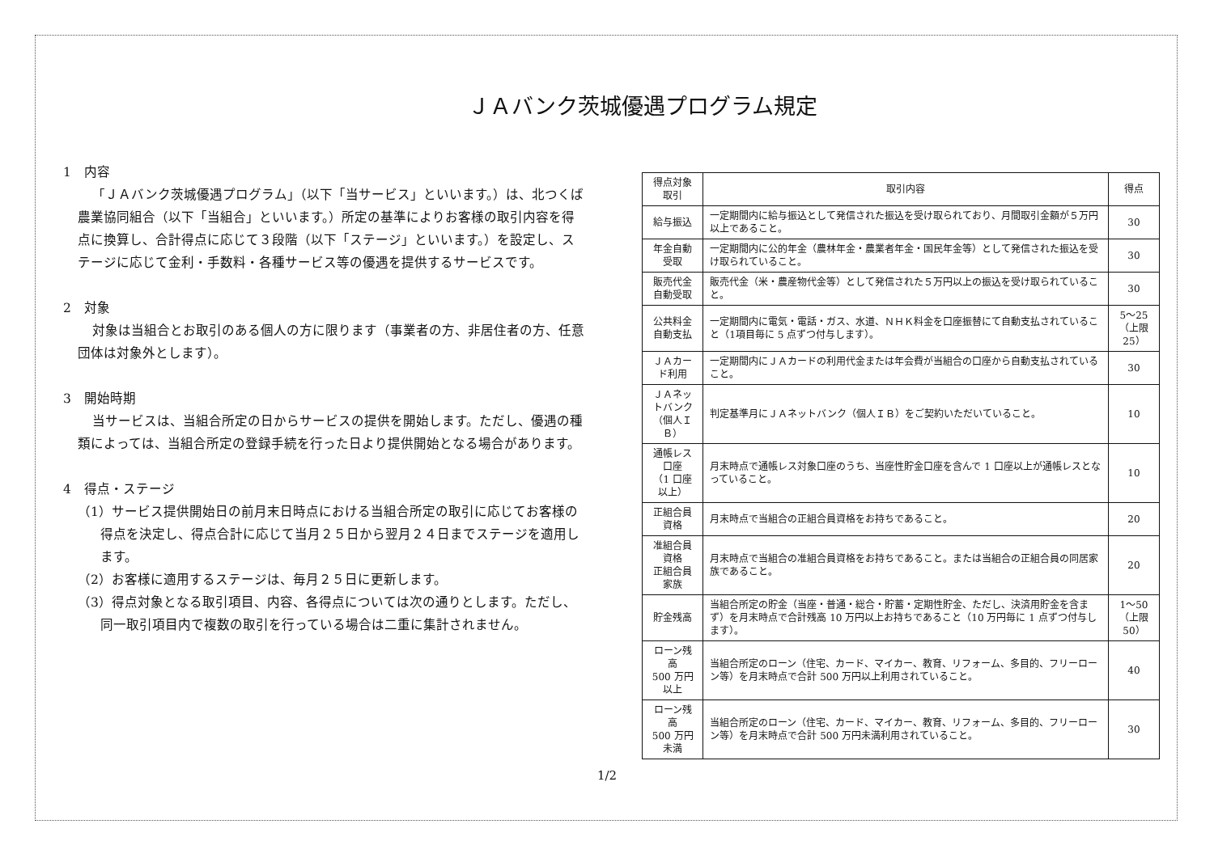ＪＡバンク茨城優遇プログラム規定
1　内容
「ＪＡバンク茨城優遇プログラム」（以下「当サービス」といいます。）は、北つくば農業協同組合（以下「当組合」といいます。）所定の基準によりお客様の取引内容を得点に換算し、合計得点に応じて３段階（以下「ステージ」といいます。）を設定し、ステージに応じて金利・手数料・各種サービス等の優遇を提供するサービスです。
2　対象
対象は当組合とお取引のある個人の方に限ります（事業者の方、非居住者の方、任意団体は対象外とします）。
3　開始時期
当サービスは、当組合所定の日からサービスの提供を開始します。ただし、優遇の種類によっては、当組合所定の登録手続を行った日より提供開始となる場合があります。
4　得点・ステージ
（1）サービス提供開始日の前月末日時点における当組合所定の取引に応じてお客様の得点を決定し、得点合計に応じて当月２５日から翌月２４日までステージを適用します。
（2）お客様に適用するステージは、毎月２５日に更新します。
（3）得点対象となる取引項目、内容、各得点については次の通りとします。ただし、同一取引項目内で複数の取引を行っている場合は二重に集計されません。
| 得点対象取引 | 取引内容 | 得点 |
| --- | --- | --- |
| 給与振込 | 一定期間内に給与振込として発信された振込を受け取られており、月間取引金額が５万円以上であること。 | 30 |
| 年金自動受取 | 一定期間内に公的年金（農林年金・農業者年金・国民年金等）として発信された振込を受け取られていること。 | 30 |
| 販売代金 自動受取 | 販売代金（米・農産物代金等）として発信された５万円以上の振込を受け取られていること。 | 30 |
| 公共料金 自動支払 | 一定期間内に電気・電話・ガス、水道、ＮＨＫ料金を口座振替にて自動支払されていること（1項目毎に 5 点ずつ付与します）。 | 5～25 （上限 25） |
| ＪＡカード利用 | 一定期間内にＪＡカードの利用代金または年会費が当組合の口座から自動支払されていること。 | 30 |
| ＪＡネットバンク （個人ＩＢ） | 判定基準月にＪＡネットバンク（個人ＩＢ）をご契約いただいていること。 | 10 |
| 通帳レス口座 （1 口座以上） | 月末時点で通帳レス対象口座のうち、当座性貯金口座を含んで 1 口座以上が通帳レスとなっていること。 | 10 |
| 正組合員資格 | 月末時点で当組合の正組合員資格をお持ちであること。 | 20 |
| 准組合員資格 正組合員家族 | 月末時点で当組合の准組合員資格をお持ちであること。または当組合の正組合員の同居家族であること。 | 20 |
| 貯金残高 | 当組合所定の貯金（当座・普通・総合・貯蓄・定期性貯金、ただし、決済用貯金を含まず）を月末時点で合計残高 10 万円以上お持ちであること（10 万円毎に 1 点ずつ付与します）。 | 1～50 （上限 50） |
| ローン残高 500 万円以上 | 当組合所定のローン（住宅、カード、マイカー、教育、リフォーム、多目的、フリーローン等）を月末時点で合計 500 万円以上利用されていること。 | 40 |
| ローン残高 500 万円未満 | 当組合所定のローン（住宅、カード、マイカー、教育、リフォーム、多目的、フリーローン等）を月末時点で合計 500 万円未満利用されていること。 | 30 |
1/2